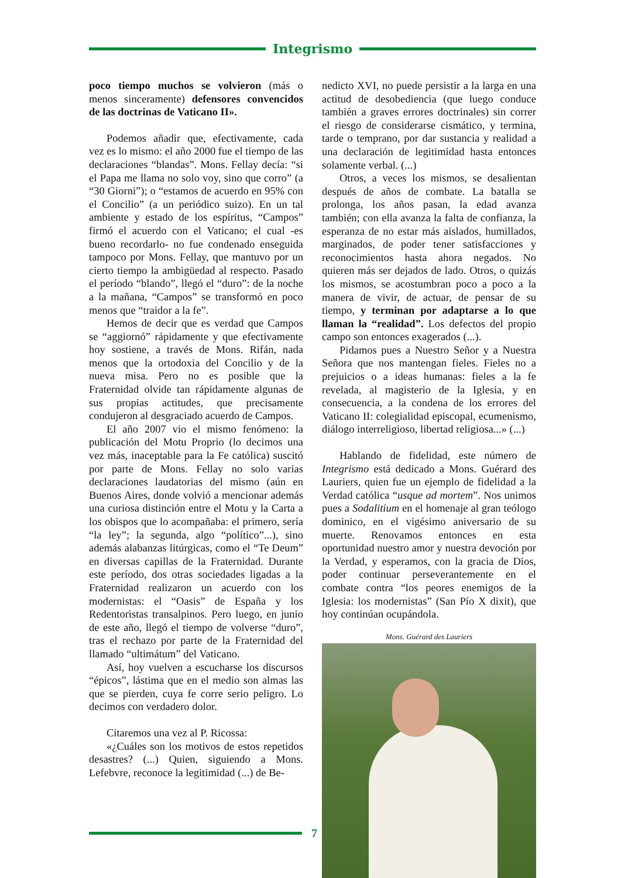Integrismo
poco tiempo muchos se volvieron (más o menos sinceramente) defensores convencidos de las doctrinas de Vaticano II».
Podemos añadir que, efectivamente, cada vez es lo mismo: el año 2000 fue el tiempo de las declaraciones “blandas”. Mons. Fellay decía: “si el Papa me llama no solo voy, sino que corro” (a “30 Giorni”); o “estamos de acuerdo en 95% con el Concilio” (a un periódico suizo). En un tal ambiente y estado de los espíritus, “Campos” firmó el acuerdo con el Vaticano; el cual -es bueno recordarlo- no fue condenado enseguida tampoco por Mons. Fellay, que mantuvo por un cierto tiempo la ambigüedad al respecto. Pasado el período “blando”, llegó el “duro”: de la noche a la mañana, “Campos” se transformó en poco menos que “traidor a la fe”.
Hemos de decir que es verdad que Campos se “aggiornó” rápidamente y que efectivamente hoy sostiene, a través de Mons. Rifán, nada menos que la ortodoxia del Concilio y de la nueva misa. Pero no es posible que la Fraternidad olvide tan rápidamente algunas de sus propias actitudes, que precisamente condujeron al desgraciado acuerdo de Campos.
El año 2007 vio el mismo fenómeno: la publicación del Motu Proprio (lo decimos una vez más, inaceptable para la Fe católica) suscitó por parte de Mons. Fellay no solo varias declaraciones laudatorias del mismo (aún en Buenos Aires, donde volvió a mencionar además una curiosa distinción entre el Motu y la Carta a los obispos que lo acompañaba: el primero, sería “la ley”; la segunda, algo “político”...), sino además alabanzas litúrgicas, como el “Te Deum” en diversas capillas de la Fraternidad. Durante este período, dos otras sociedades ligadas a la Fraternidad realizaron un acuerdo con los modernistas: el “Oasis” de España y los Redentoristas transalpinos. Pero luego, en junio de este año, llegó el tiempo de volverse “duro”, tras el rechazo por parte de la Fraternidad del llamado “ultimátum” del Vaticano.
Así, hoy vuelven a escucharse los discursos “épicos”, lástima que en el medio son almas las que se pierden, cuya fe corre serio peligro. Lo decimos con verdadero dolor.
Citaremos una vez al P. Ricossa:
«¿Cuáles son los motivos de estos repetidos desastres? (...) Quien, siguiendo a Mons. Lefebvre, reconoce la legitimidad (...) de Be-
nedicto XVI, no puede persistir a la larga en una actitud de desobediencia (que luego conduce también a graves errores doctrinales) sin correr el riesgo de considerarse cismático, y termina, tarde o temprano, por dar sustancia y realidad a una declaración de legitimidad hasta entonces solamente verbal. (...)
Otros, a veces los mismos, se desalientan después de años de combate. La batalla se prolonga, los años pasan, la edad avanza también; con ella avanza la falta de confianza, la esperanza de no estar más aislados, humillados, marginados, de poder tener satisfacciones y reconocimientos hasta ahora negados. No quieren más ser dejados de lado. Otros, o quizás los mismos, se acostumbran poco a poco a la manera de vivir, de actuar, de pensar de su tiempo, y terminan por adaptarse a lo que llaman la “realidad”. Los defectos del propio campo son entonces exagerados (...).
Pidamos pues a Nuestro Señor y a Nuestra Señora que nos mantengan fieles. Fieles no a prejuicios o a ideas humanas: fieles a la fe revelada, al magisterio de la Iglesia, y en consecuencia, a la condena de los errores del Vaticano II: colegialidad episcopal, ecumenismo, diálogo interreligioso, libertad religiosa...» (...)
Hablando de fidelidad, este número de Integrismo está dedicado a Mons. Guérard des Lauriers, quien fue un ejemplo de fidelidad a la Verdad católica “usque ad mortem”. Nos unimos pues a Sodalitium en el homenaje al gran teólogo dominico, en el vigésimo aniversario de su muerte. Renovamos entonces en esta oportunidad nuestro amor y nuestra devoción por la Verdad, y esperamos, con la gracia de Dios, poder continuar perseverantemente en el combate contra “los peores enemigos de la Iglesia: los modernistas” (San Pío X dixit), que hoy continúan ocupándola.
Mons. Guérard des Lauriers
7